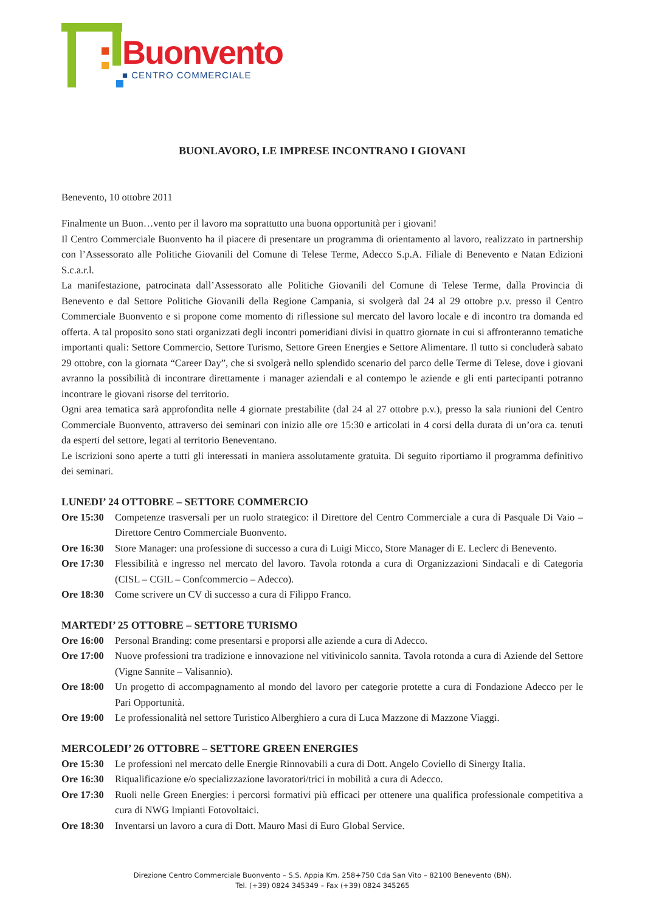Buonvento
■ CENTRO COMMERCIALE
BUONLAVORO, LE IMPRESE INCONTRANO I GIOVANI
Benevento, 10 ottobre 2011
Finalmente un Buon…vento per il lavoro ma soprattutto una buona opportunità per i giovani!
Il Centro Commerciale Buonvento ha il piacere di presentare un programma di orientamento al lavoro, realizzato in partnership con l’Assessorato alle Politiche Giovanili del Comune di Telese Terme, Adecco S.p.A. Filiale di Benevento e Natan Edizioni S.c.a.r.l.
La manifestazione, patrocinata dall’Assessorato alle Politiche Giovanili del Comune di Telese Terme, dalla Provincia di Benevento e dal Settore Politiche Giovanili della Regione Campania, si svolgerà dal 24 al 29 ottobre p.v. presso il Centro Commerciale Buonvento e si propone come momento di riflessione sul mercato del lavoro locale e di incontro tra domanda ed offerta. A tal proposito sono stati organizzati degli incontri pomeridiani divisi in quattro giornate in cui si affronteranno tematiche importanti quali: Settore Commercio, Settore Turismo, Settore Green Energies e Settore Alimentare. Il tutto si concluderà sabato 29 ottobre, con la giornata “Career Day”, che si svolgerà nello splendido scenario del parco delle Terme di Telese, dove i giovani avranno la possibilità di incontrare direttamente i manager aziendali e al contempo le aziende e gli enti partecipanti potranno incontrare le giovani risorse del territorio.
Ogni area tematica sarà approfondita nelle 4 giornate prestabilite (dal 24 al 27 ottobre p.v.), presso la sala riunioni del Centro Commerciale Buonvento, attraverso dei seminari con inizio alle ore 15:30 e articolati in 4 corsi della durata di un’ora ca. tenuti da esperti del settore, legati al territorio Beneventano.
Le iscrizioni sono aperte a tutti gli interessati in maniera assolutamente gratuita. Di seguito riportiamo il programma definitivo dei seminari.
LUNEDI’ 24 OTTOBRE – SETTORE COMMERCIO
Ore 15:30 Competenze trasversali per un ruolo strategico: il Direttore del Centro Commerciale a cura di Pasquale Di Vaio – Direttore Centro Commerciale Buonvento.
Ore 16:30 Store Manager: una professione di successo a cura di Luigi Micco, Store Manager di E. Leclerc di Benevento.
Ore 17:30 Flessibilità e ingresso nel mercato del lavoro. Tavola rotonda a cura di Organizzazioni Sindacali e di Categoria (CISL – CGIL – Confcommercio – Adecco).
Ore 18:30 Come scrivere un CV di successo a cura di Filippo Franco.
MARTEDI’ 25 OTTOBRE – SETTORE TURISMO
Ore 16:00 Personal Branding: come presentarsi e proporsi alle aziende a cura di Adecco.
Ore 17:00 Nuove professioni tra tradizione e innovazione nel vitivinicolo sannita. Tavola rotonda a cura di Aziende del Settore (Vigne Sannite – Valisannio).
Ore 18:00 Un progetto di accompagnamento al mondo del lavoro per categorie protette a cura di Fondazione Adecco per le Pari Opportunità.
Ore 19:00 Le professionalità nel settore Turistico Alberghiero a cura di Luca Mazzone di Mazzone Viaggi.
MERCOLEDI’ 26 OTTOBRE – SETTORE GREEN ENERGIES
Ore 15:30 Le professioni nel mercato delle Energie Rinnovabili a cura di Dott. Angelo Coviello di Sinergy Italia.
Ore 16:30 Riqualificazione e/o specializzazione lavoratori/trici in mobilità a cura di Adecco.
Ore 17:30 Ruoli nelle Green Energies: i percorsi formativi più efficaci per ottenere una qualifica professionale competitiva a cura di NWG Impianti Fotovoltaici.
Ore 18:30 Inventarsi un lavoro a cura di Dott. Mauro Masi di Euro Global Service.
Direzione Centro Commerciale Buonvento – S.S. Appia Km. 258+750 Cda San Vito – 82100 Benevento (BN).
Tel. (+39) 0824 345349 – Fax (+39) 0824 345265